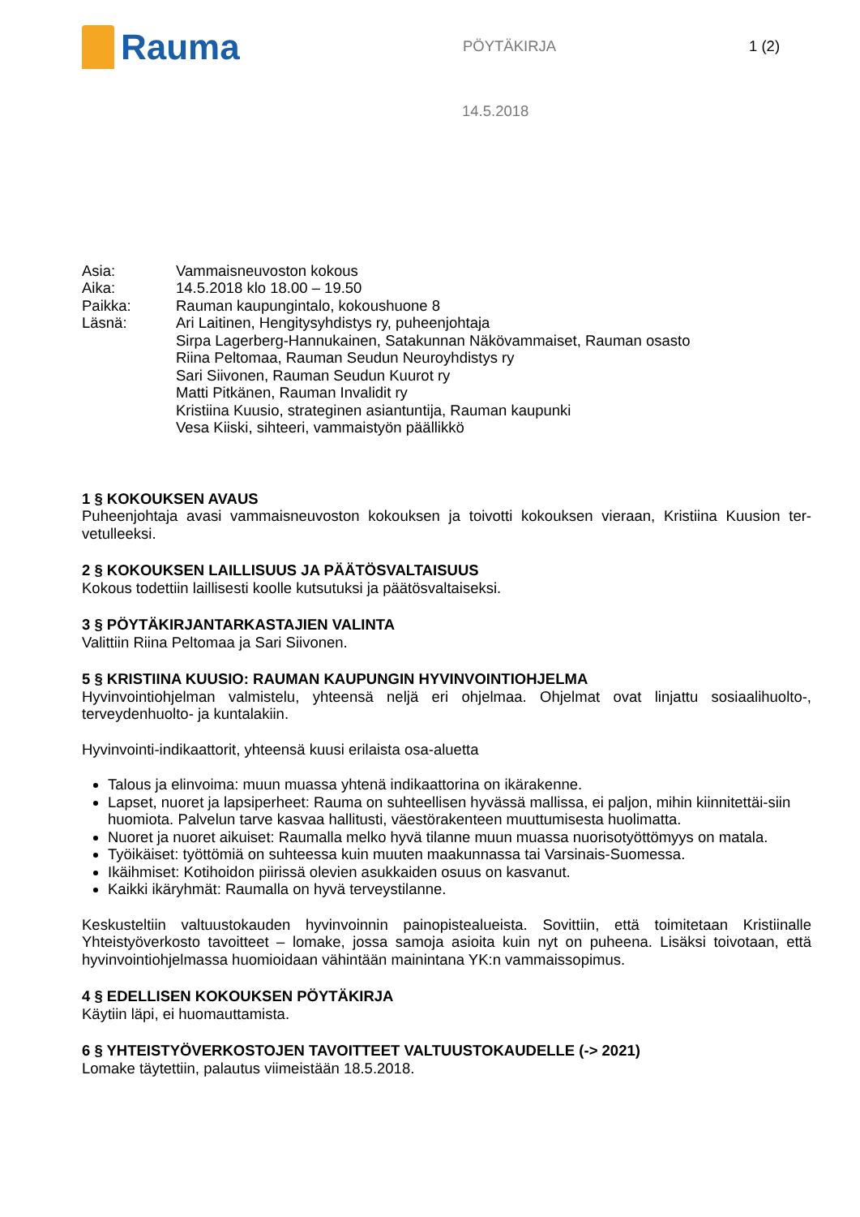Rauma
PÖYTÄKIRJA 1 (2)
14.5.2018
Asia:
Vammaisneuvoston kokous
Aika:
14.5.2018 klo 18.00 – 19.50
Paikka:
Rauman kaupungintalo, kokoushuone 8
Läsnä:
Ari Laitinen, Hengitysyhdistys ry, puheenjohtaja
Sirpa Lagerberg-Hannukainen, Satakunnan Näkövammaiset, Rauman osasto
Riina Peltomaa, Rauman Seudun Neuroyhdistys ry
Sari Siivonen, Rauman Seudun Kuurot ry
Matti Pitkänen, Rauman Invalidit ry
Kristiina Kuusio, strateginen asiantuntija, Rauman kaupunki
Vesa Kiiski, sihteeri, vammaistyön päällikkö
1 § KOKOUKSEN AVAUS
Puheenjohtaja avasi vammaisneuvoston kokouksen ja toivotti kokouksen vieraan, Kristiina Kuusion ter-vetulleeksi.
2 § KOKOUKSEN LAILLISUUS JA PÄÄTÖSVALTAISUUS
Kokous todettiin laillisesti koolle kutsutuksi ja päätösvaltaiseksi.
3 § PÖYTÄKIRJANTARKASTAJIEN VALINTA
Valittiin Riina Peltomaa ja Sari Siivonen.
5 § KRISTIINA KUUSIO: RAUMAN KAUPUNGIN HYVINVOINTIOHJELMA
Hyvinvointiohjelman valmistelu, yhteensä neljä eri ohjelmaa. Ohjelmat ovat linjattu sosiaalihuolto-, terveydenhuolto- ja kuntalakiin.
Hyvinvointi-indikaattorit, yhteensä kuusi erilaista osa-aluetta
Talous ja elinvoima: muun muassa yhtenä indikaattorina on ikärakenne.
Lapset, nuoret ja lapsiperheet: Rauma on suhteellisen hyvässä mallissa, ei paljon, mihin kiinnitettäi-siin huomiota. Palvelun tarve kasvaa hallitusti, väestörakenteen muuttumisesta huolimatta.
Nuoret ja nuoret aikuiset: Raumalla melko hyvä tilanne muun muassa nuorisotyöttömyys on matala.
Työikäiset: työttömiä on suhteessa kuin muuten maakunnassa tai Varsinais-Suomessa.
Ikäihmiset: Kotihoidon piirissä olevien asukkaiden osuus on kasvanut.
Kaikki ikäryhmät: Raumalla on hyvä terveystilanne.
Keskusteltiin valtuustokauden hyvinvoinnin painopistealueista. Sovittiin, että toimitetaan Kristiinalle Yhteistyöverkosto tavoitteet – lomake, jossa samoja asioita kuin nyt on puheena. Lisäksi toivotaan, että hyvinvointiohjelmassa huomioidaan vähintään mainintana YK:n vammaissopimus.
4 § EDELLISEN KOKOUKSEN PÖYTÄKIRJA
Käytiin läpi, ei huomauttamista.
6 § YHTEISTYÖVERKOSTOJEN TAVOITTEET VALTUUSTOKAUDELLE (-> 2021)
Lomake täytettiin, palautus viimeistään 18.5.2018.